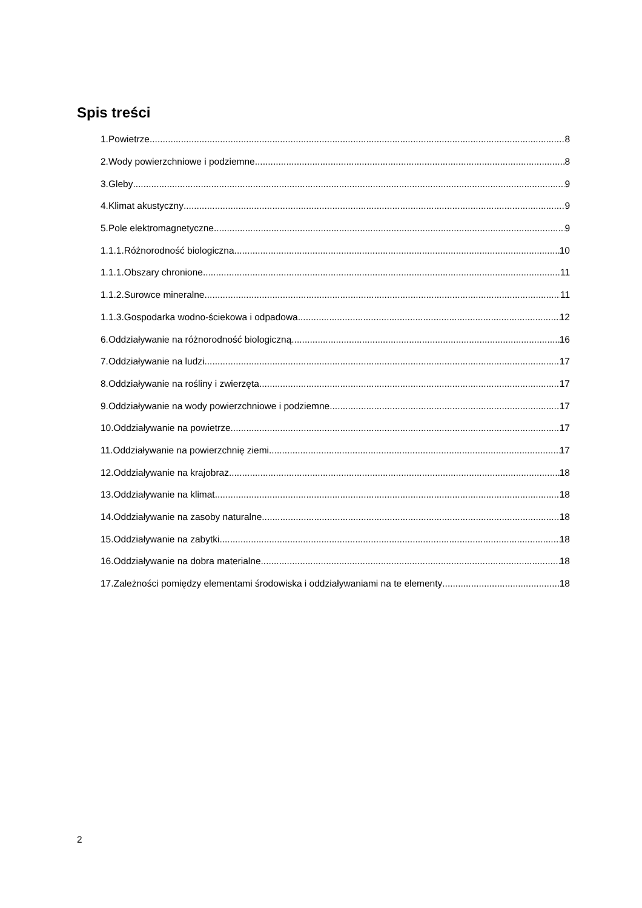Spis treści
1.Powietrze 8
2.Wody powierzchniowe i podziemne 8
3.Gleby 9
4.Klimat akustyczny 9
5.Pole elektromagnetyczne 9
1.1.1.Różnorodność biologiczna 10
1.1.1.Obszary chronione 11
1.1.2.Surowce mineralne 11
1.1.3.Gospodarka wodno-ściekowa i odpadowa 12
6.Oddziaływanie na różnorodność biologiczną 16
7.Oddziaływanie na ludzi 17
8.Oddziaływanie na rośliny i zwierzęta 17
9.Oddziaływanie na wody powierzchniowe i podziemne 17
10.Oddziaływanie na powietrze 17
11.Oddziaływanie na powierzchnię ziemi 17
12.Oddziaływanie na krajobraz 18
13.Oddziaływanie na klimat 18
14.Oddziaływanie na zasoby naturalne 18
15.Oddziaływanie na zabytki 18
16.Oddziaływanie na dobra materialne 18
17.Zależności pomiędzy elementami środowiska i oddziaływaniami na te elementy 18
2